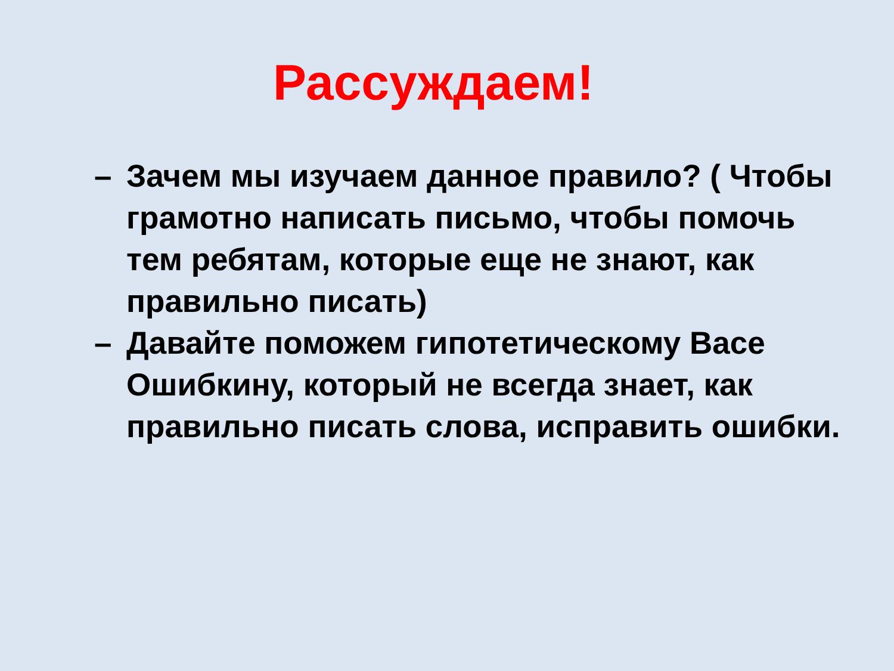Рассуждаем!
– Зачем мы изучаем данное правило? ( Чтобы грамотно написать письмо, чтобы помочь тем ребятам, которые еще не знают, как правильно писать)
– Давайте поможем гипотетическому Васе Ошибкину, который не всегда знает, как правильно писать слова, исправить ошибки.